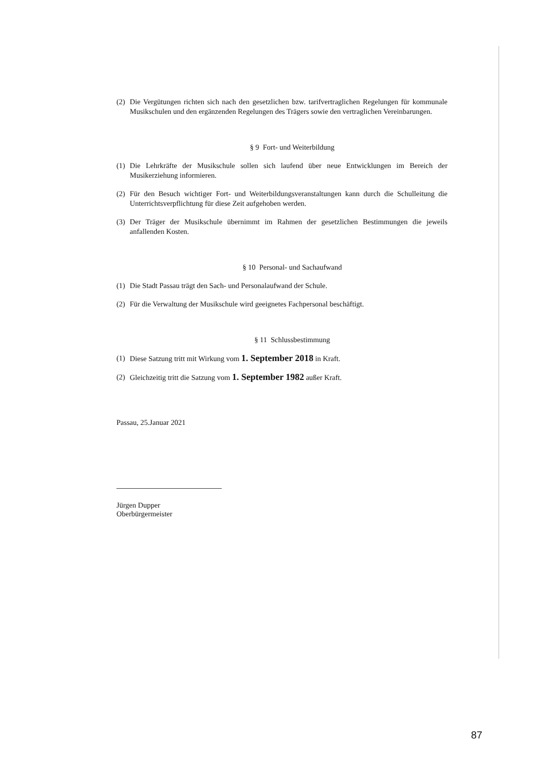(2) Die Vergütungen richten sich nach den gesetzlichen bzw. tarifvertraglichen Regelungen für kommunale Musikschulen und den ergänzenden Regelungen des Trägers sowie den vertraglichen Vereinbarungen.
§ 9 Fort- und Weiterbildung
(1) Die Lehrkräfte der Musikschule sollen sich laufend über neue Entwicklungen im Bereich der Musikerziehung informieren.
(2) Für den Besuch wichtiger Fort- und Weiterbildungsveranstaltungen kann durch die Schulleitung die Unterrichtsverpflichtung für diese Zeit aufgehoben werden.
(3) Der Träger der Musikschule übernimmt im Rahmen der gesetzlichen Bestimmungen die jeweils anfallenden Kosten.
§ 10 Personal- und Sachaufwand
(1) Die Stadt Passau trägt den Sach- und Personalaufwand der Schule.
(2) Für die Verwaltung der Musikschule wird geeignetes Fachpersonal beschäftigt.
§ 11 Schlussbestimmung
(1) Diese Satzung tritt mit Wirkung vom 1. September 2018 in Kraft.
(2) Gleichzeitig tritt die Satzung vom 1. September 1982 außer Kraft.
Passau, 25.Januar 2021
Jürgen Dupper
Oberbürgermeister
87